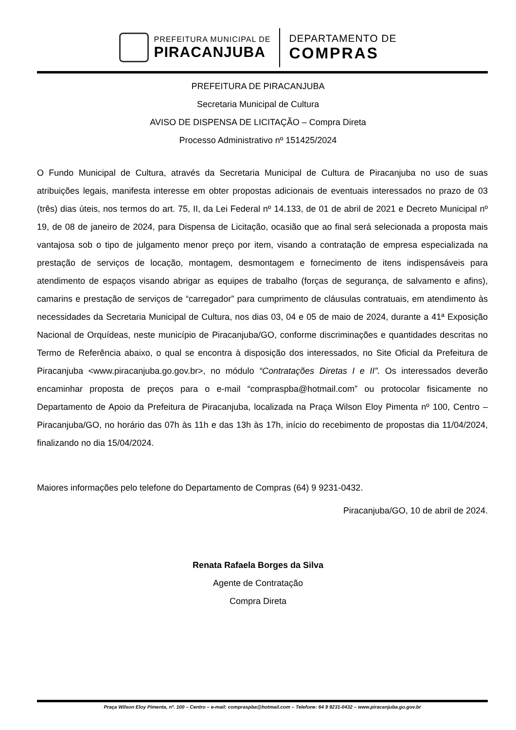PREFEITURA MUNICIPAL DE
PIRACANJUBA
DEPARTAMENTO DE
COMPRAS
PREFEITURA DE PIRACANJUBA
Secretaria Municipal de Cultura
AVISO DE DISPENSA DE LICITAÇÃO – Compra Direta
Processo Administrativo nº 151425/2024
O Fundo Municipal de Cultura, através da Secretaria Municipal de Cultura de Piracanjuba no uso de suas atribuições legais, manifesta interesse em obter propostas adicionais de eventuais interessados no prazo de 03 (três) dias úteis, nos termos do art. 75, II, da Lei Federal nº 14.133, de 01 de abril de 2021 e Decreto Municipal nº 19, de 08 de janeiro de 2024, para Dispensa de Licitação, ocasião que ao final será selecionada a proposta mais vantajosa sob o tipo de julgamento menor preço por item, visando a contratação de empresa especializada na prestação de serviços de locação, montagem, desmontagem e fornecimento de itens indispensáveis para atendimento de espaços visando abrigar as equipes de trabalho (forças de segurança, de salvamento e afins), camarins e prestação de serviços de “carregador” para cumprimento de cláusulas contratuais, em atendimento às necessidades da Secretaria Municipal de Cultura, nos dias 03, 04 e 05 de maio de 2024, durante a 41ª Exposição Nacional de Orquídeas, neste município de Piracanjuba/GO, conforme discriminações e quantidades descritas no Termo de Referência abaixo, o qual se encontra à disposição dos interessados, no Site Oficial da Prefeitura de Piracanjuba <www.piracanjuba.go.gov.br>, no módulo “Contratações Diretas I e II”. Os interessados deverão encaminhar proposta de preços para o e-mail “compraspba@hotmail.com” ou protocolar fisicamente no Departamento de Apoio da Prefeitura de Piracanjuba, localizada na Praça Wilson Eloy Pimenta nº 100, Centro – Piracanjuba/GO, no horário das 07h às 11h e das 13h às 17h, início do recebimento de propostas dia 11/04/2024, finalizando no dia 15/04/2024.
Maiores informações pelo telefone do Departamento de Compras (64) 9 9231-0432.
Piracanjuba/GO, 10 de abril de 2024.
Renata Rafaela Borges da Silva
Agente de Contratação
Compra Direta
Praça Wilson Eloy Pimenta, nº. 100 – Centro – e-mail: compraspba@hotmail.com – Telefone: 64 9 9231-0432 – www.piracanjuba.go.gov.br